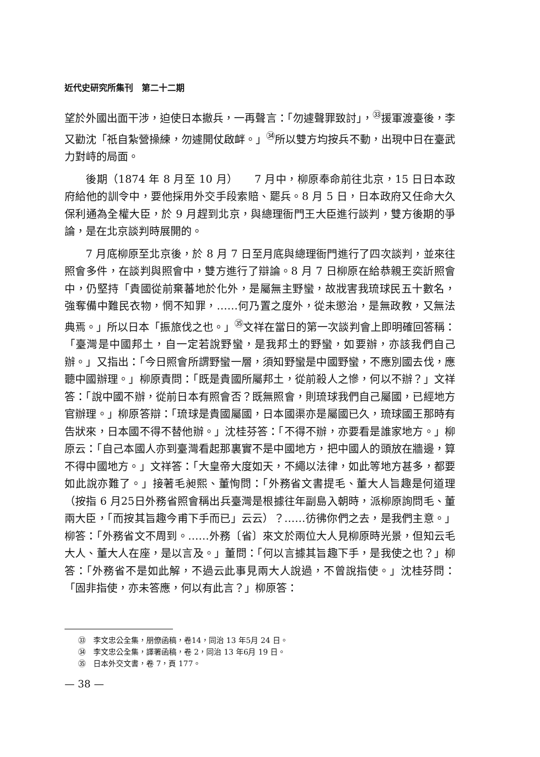近代史研究所集刊　第二十二期
望於外國出面干涉，迫使日本撤兵，一再聲言：「勿遽聲罪致討」，<sup>㉝</sup>援軍渡臺後，李又勸沈「祇自紮營操練，勿遽開仗啟衅。」<sup>㉞</sup>所以雙方均按兵不動，出現中日在臺武力對峙的局面。
後期（1874 年 8 月至 10 月）　　7 月中，柳原奉命前往北京，15 日日本政府給他的訓令中，要他採用外交手段索賠、罷兵。8 月 5 日，日本政府又任命大久保利通為全權大臣，於 9 月趕到北京，與總理衙門王大臣進行談判，雙方後期的爭論，是在北京談判時展開的。
7 月底柳原至北京後，於 8 月 7 日至月底與總理衙門進行了四次談判，並來往照會多件，在談判與照會中，雙方進行了辯論。8 月 7 日柳原在給恭親王奕訢照會中，仍堅持「貴國從前棄蕃地於化外，是屬無主野蠻，故戕害我琉球民五十數名，強奪備中難民衣物，惘不知罪，……何乃置之度外，從未懲治，是無政教，又無法典焉。」所以日本「振旅伐之也。」<sup>㉟</sup>文祥在當日的第一次談判會上即明確回答稱：「臺灣是中國邦土，自一定若說野蠻，是我邦土的野蠻，如要辦，亦該我們自己辦。」又指出：「今日照會所謂野蠻一層，須知野蠻是中國野蠻，不應別國去伐，應聽中國辦理。」柳原責問：「既是貴國所屬邦土，從前殺人之慘，何以不辦？」文祥答：「說中國不辦，從前日本有照會否？既無照會，則琉球我們自己屬國，已經地方官辦理。」柳原答辯：「琉球是貴國屬國，日本國渠亦是屬國已久，琉球國王那時有告狀來，日本國不得不替他辦。」沈桂芬答：「不得不辦，亦要看是誰家地方。」柳原云：「自己本國人亦到臺灣看起那裏實不是中國地方，把中國人的頭放在牆邊，算不得中國地方。」文祥答：「大皇帝大度如天，不繩以法律，如此等地方甚多，都要如此說亦難了。」接著毛昶熙、董恂問：「外務省文書提毛、董大人旨趣是何道理（按指 6 月25日外務省照會稱出兵臺灣是根據往年副島入朝時，派柳原詢問毛、董兩大臣，「而按其旨趣今甫下手而已」云云）？……彷彿你們之去，是我們主意。」柳答：「外務省文不周到。……外務〔省〕來文於兩位大人見柳原時光景，但知云毛大人、董大人在座，是以言及。」董問：「何以言據其旨趣下手，是我使之也？」柳答：「外務省不是如此解，不過云此事見兩大人說過，不曾說指使。」沈桂芬問：「固非指使，亦未答應，何以有此言？」柳原答：
㉝　李文忠公全集，朋僚函稿，卷14，同治 13 年5月 24 日。
㉞　李文忠公全集，譯署函稿，卷 2，同治 13 年6月 19 日。
㉟　日本外交文書，卷 7，頁 177。
— 38 —